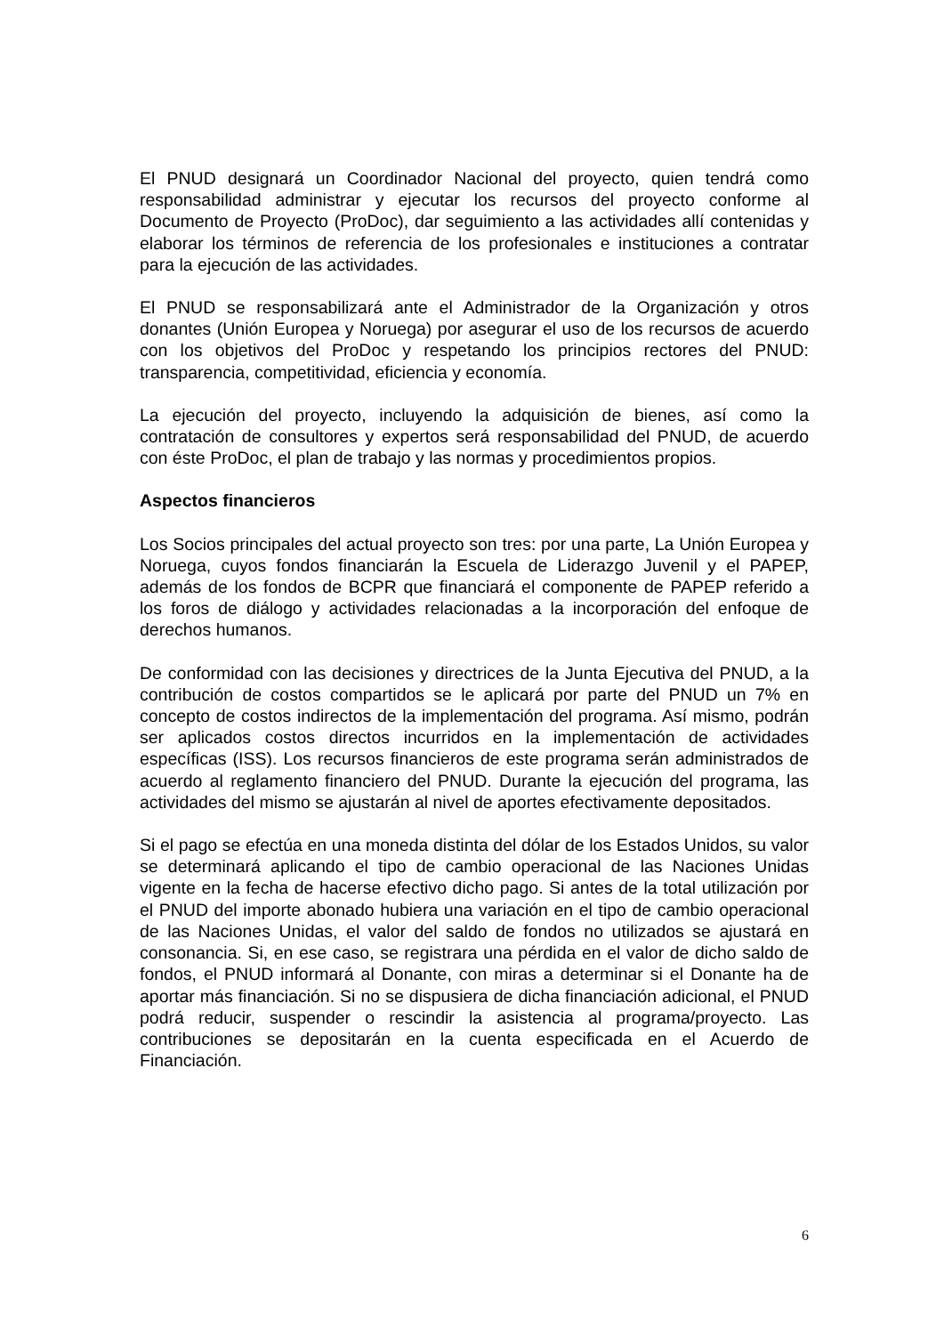El PNUD designará un Coordinador Nacional del proyecto, quien tendrá como responsabilidad administrar y ejecutar los recursos del proyecto conforme al Documento de Proyecto (ProDoc), dar seguimiento a las actividades allí contenidas y elaborar los términos de referencia de los profesionales e instituciones a contratar para la ejecución de las actividades.
El PNUD se responsabilizará ante el Administrador de la Organización y otros donantes (Unión Europea y Noruega) por asegurar el uso de los recursos de acuerdo con los objetivos del ProDoc y respetando los principios rectores del PNUD: transparencia, competitividad, eficiencia y economía.
La ejecución del proyecto, incluyendo la adquisición de bienes, así como la contratación de consultores y expertos será responsabilidad del PNUD, de acuerdo con éste ProDoc, el plan de trabajo y las normas y procedimientos propios.
Aspectos financieros
Los Socios principales del actual proyecto son tres: por una parte, La Unión Europea y Noruega, cuyos fondos financiarán la Escuela de Liderazgo Juvenil y el PAPEP, además de los fondos de BCPR que financiará el componente de PAPEP referido a los foros de diálogo y actividades relacionadas a la incorporación del enfoque de derechos humanos.
De conformidad con las decisiones y directrices de la Junta Ejecutiva del PNUD, a la contribución de costos compartidos se le aplicará por parte del PNUD un 7% en concepto de costos indirectos de la implementación del programa. Así mismo, podrán ser aplicados costos directos incurridos en la implementación de actividades específicas (ISS). Los recursos financieros de este programa serán administrados de acuerdo al reglamento financiero del PNUD. Durante la ejecución del programa, las actividades del mismo se ajustarán al nivel de aportes efectivamente depositados.
Si el pago se efectúa en una moneda distinta del dólar de los Estados Unidos, su valor se determinará aplicando el tipo de cambio operacional de las Naciones Unidas vigente en la fecha de hacerse efectivo dicho pago. Si antes de la total utilización por el PNUD del importe abonado hubiera una variación en el tipo de cambio operacional de las Naciones Unidas, el valor del saldo de fondos no utilizados se ajustará en consonancia. Si, en ese caso, se registrara una pérdida en el valor de dicho saldo de fondos, el PNUD informará al Donante, con miras a determinar si el Donante ha de aportar más financiación. Si no se dispusiera de dicha financiación adicional, el PNUD podrá reducir, suspender o rescindir la asistencia al programa/proyecto. Las contribuciones se depositarán en la cuenta especificada en el Acuerdo de Financiación.
6